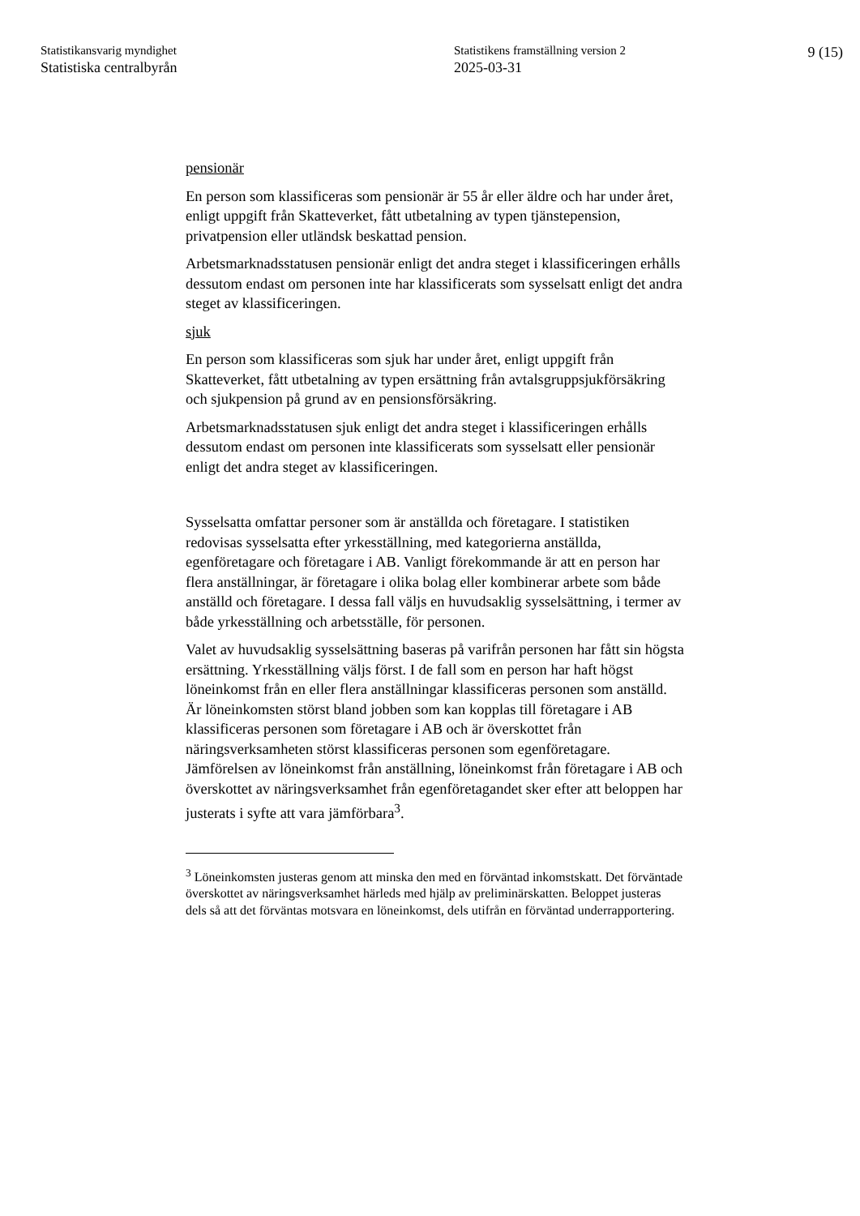Statistikansvarig myndighet
Statistiska centralbyrån
Statistikens framställning version 2
2025-03-31
9 (15)
pensionär
En person som klassificeras som pensionär är 55 år eller äldre och har under året, enligt uppgift från Skatteverket, fått utbetalning av typen tjänstepension, privatpension eller utländsk beskattad pension.
Arbetsmarknadsstatusen pensionär enligt det andra steget i klassificeringen erhålls dessutom endast om personen inte har klassificerats som sysselsatt enligt det andra steget av klassificeringen.
sjuk
En person som klassificeras som sjuk har under året, enligt uppgift från Skatteverket, fått utbetalning av typen ersättning från avtalsgruppsjukförsäkring och sjukpension på grund av en pensionsförsäkring.
Arbetsmarknadsstatusen sjuk enligt det andra steget i klassificeringen erhålls dessutom endast om personen inte klassificerats som sysselsatt eller pensionär enligt det andra steget av klassificeringen.
Sysselsatta omfattar personer som är anställda och företagare. I statistiken redovisas sysselsatta efter yrkesställning, med kategorierna anställda, egenföretagare och företagare i AB. Vanligt förekommande är att en person har flera anställningar, är företagare i olika bolag eller kombinerar arbete som både anställd och företagare. I dessa fall väljs en huvudsaklig sysselsättning, i termer av både yrkesställning och arbetsställe, för personen.
Valet av huvudsaklig sysselsättning baseras på varifrån personen har fått sin högsta ersättning. Yrkesställning väljs först. I de fall som en person har haft högst löneinkomst från en eller flera anställningar klassificeras personen som anställd. Är löneinkomsten störst bland jobben som kan kopplas till företagare i AB klassificeras personen som företagare i AB och är överskottet från näringsverksamheten störst klassificeras personen som egenföretagare. Jämförelsen av löneinkomst från anställning, löneinkomst från företagare i AB och överskottet av näringsverksamhet från egenföretagandet sker efter att beloppen har justerats i syfte att vara jämförbara<sup>3</sup>.
<sup>3</sup> Löneinkomsten justeras genom att minska den med en förväntad inkomstskatt. Det förväntade överskottet av näringsverksamhet härleds med hjälp av preliminärskatten. Beloppet justeras dels så att det förväntas motsvara en löneinkomst, dels utifrån en förväntad underrapportering.